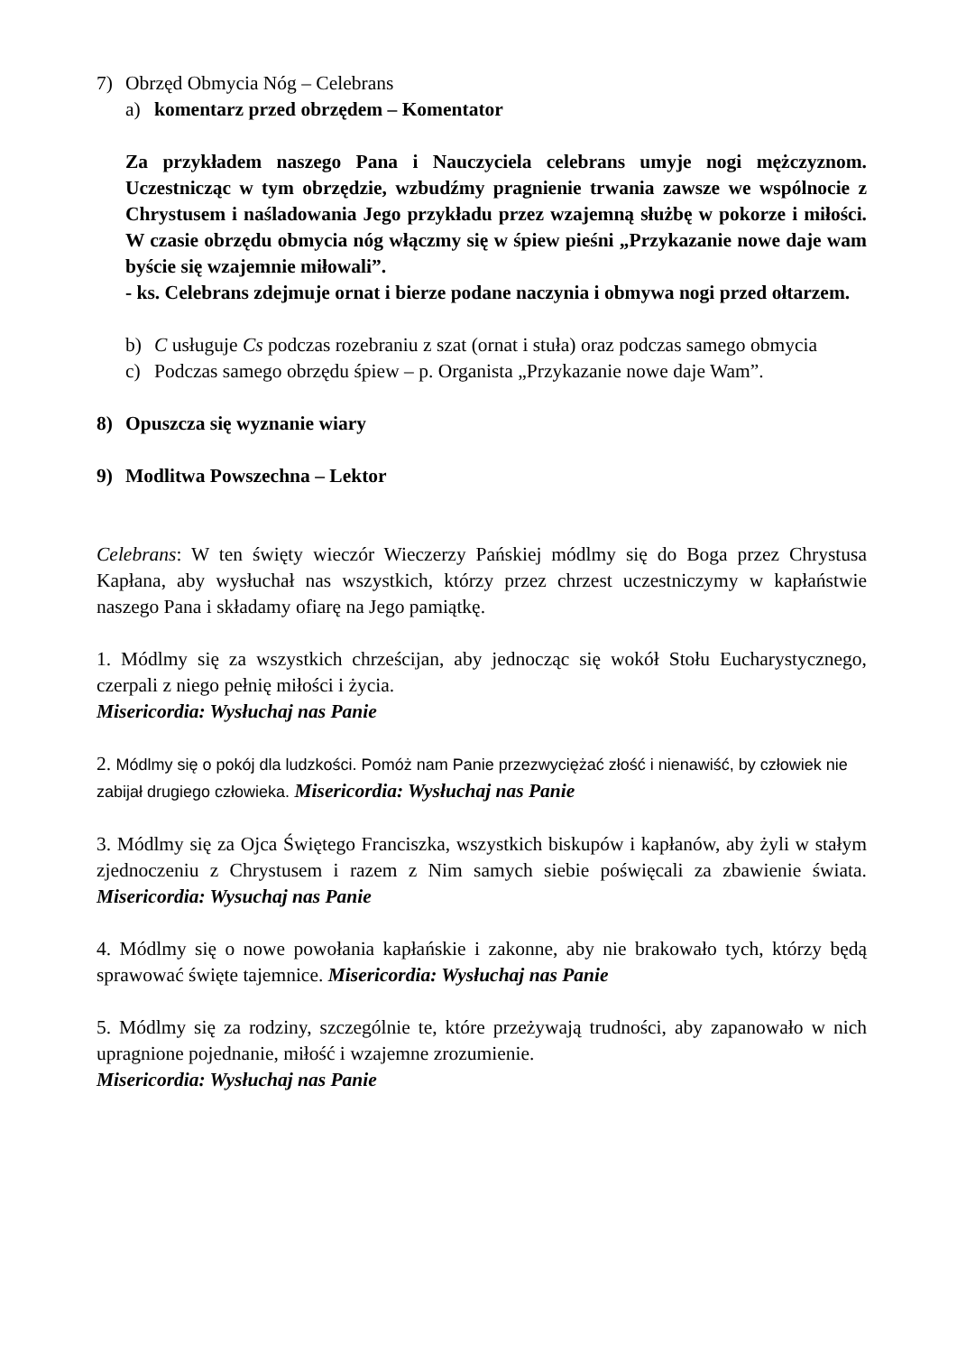7) Obrzęd Obmycia Nóg – Celebrans
a) komentarz przed obrzędem – Komentator
Za przykładem naszego Pana i Nauczyciela celebrans umyje nogi mężczyznom. Uczestnicząc w tym obrzędzie, wzbudźmy pragnienie trwania zawsze we wspólnocie z Chrystusem i naśladowania Jego przykładu przez wzajemną służbę w pokorze i miłości. W czasie obrzędu obmycia nóg włączmy się w śpiew pieśni „Przykazanie nowe daje wam byście się wzajemnie miłowali”.
- ks. Celebrans zdejmuje ornat i bierze podane naczynia i obmywa nogi przed ołtarzem.
b) C usługuje Cs podczas rozebraniu z szat (ornat i stuła) oraz podczas samego obmycia
c) Podczas samego obrzędu śpiew – p. Organista „Przykazanie nowe daje Wam”.
8) Opuszcza się wyznanie wiary
9) Modlitwa Powszechna – Lektor
Celebrans: W ten święty wieczór Wieczerzy Pańskiej módlmy się do Boga przez Chrystusa Kapłana, aby wysłuchał nas wszystkich, którzy przez chrzest uczestniczymy w kapłaństwie naszego Pana i składamy ofiarę na Jego pamiątkę.
1. Módlmy się za wszystkich chrześcijan, aby jednocząc się wokół Stołu Eucharystycznego, czerpali z niego pełnię miłości i życia.
Misericordia: Wysłuchaj nas Panie
2. Módlmy się o pokój dla ludzkości. Pomóż nam Panie przezwyciężać złość i nienawiść, by człowiek nie zabijał drugiego człowieka. Misericordia: Wysłuchaj nas Panie
3. Módlmy się za Ojca Świętego Franciszka, wszystkich biskupów i kapłanów, aby żyli w stałym zjednoczeniu z Chrystusem i razem z Nim samych siebie poświęcali za zbawienie świata. Misericordia: Wysuchaj nas Panie
4. Módlmy się o nowe powołania kapłańskie i zakonne, aby nie brakowało tych, którzy będą sprawować święte tajemnice. Misericordia: Wysłuchaj nas Panie
5. Módlmy się za rodziny, szczególnie te, które przeżywają trudności, aby zapanowało w nich upragnione pojednanie, miłość i wzajemne zrozumienie.
Misericordia: Wysłuchaj nas Panie